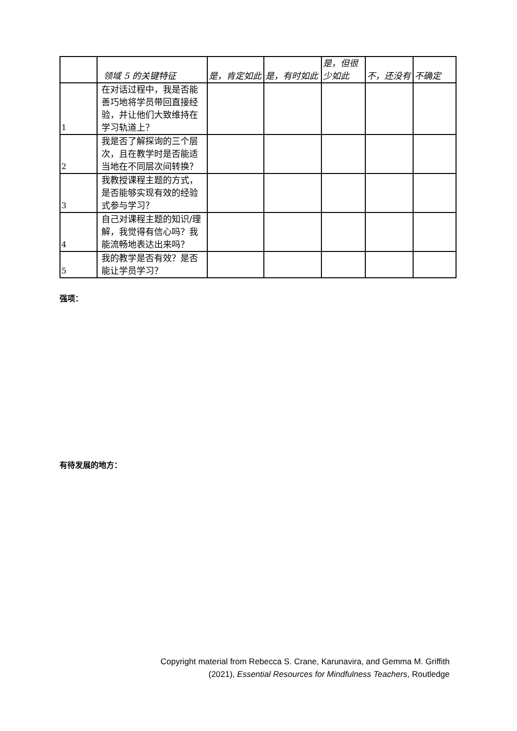| | 领域 5 的关键特征 | 是，肯定如此 | 是，有时如此 | 是，但很少如此 | 不，还没有 | 不确定 |
| --- | --- | --- | --- | --- | --- | --- |
| 1 | 在对话过程中，我是否能善巧地将学员带回直接经验，并让他们大致维持在学习轨道上？ | | | | | |
| 2 | 我是否了解探询的三个层次，且在教学时是否能适当地在不同层次间转换？ | | | | | |
| 3 | 我教授课程主题的方式，是否能够实现有效的经验式参与学习？ | | | | | |
| 4 | 自己对课程主题的知识/理解，我觉得有信心吗？我能流畅地表达出来吗？ | | | | | |
| 5 | 我的教学是否有效？是否能让学员学习？ | | | | | |
强项：
有待发展的地方：
Copyright material from Rebecca S. Crane, Karunavira, and Gemma M. Griffith
(2021), Essential Resources for Mindfulness Teachers, Routledge